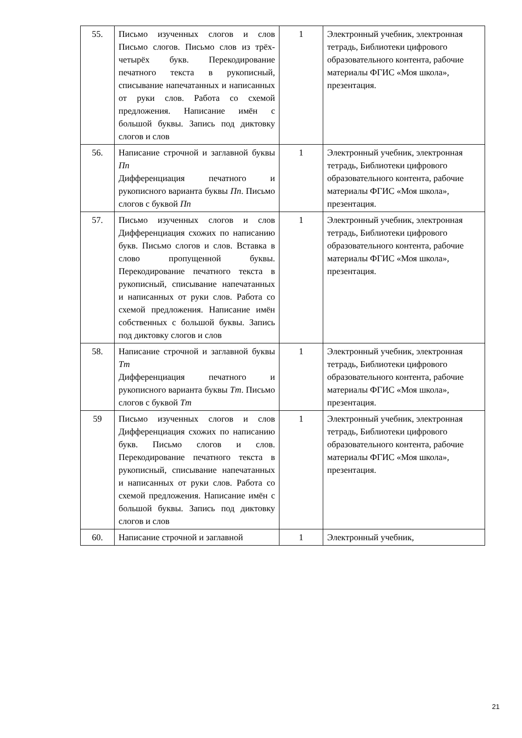| 55. | Письмо изученных слогов и слов Письмо слогов. Письмо слов из трёх-четырёх букв. Перекодирование печатного текста в рукописный, списывание напечатанных и написанных от руки слов. Работа со схемой предложения. Написание имён с большой буквы. Запись под диктовку слогов и слов | 1 | Электронный учебник, электронная тетрадь, Библиотеки цифрового образовательного контента, рабочие материалы ФГИС «Моя школа», презентация. |
| 56. | Написание строчной и заглавной буквы Пп Дифференциация печатного и рукописного варианта буквы Пп . Письмо слогов с буквой Пп | 1 | Электронный учебник, электронная тетрадь, Библиотеки цифрового образовательного контента, рабочие материалы ФГИС «Моя школа», презентация. |
| 57. | Письмо изученных слогов и слов Дифференциация схожих по написанию букв. Письмо слогов и слов. Вставка в слово пропущенной буквы. Перекодирование печатного текста в рукописный, списывание напечатанных и написанных от руки слов. Работа со схемой предложения. Написание имён собственных с большой буквы. Запись под диктовку слогов и слов | 1 | Электронный учебник, электронная тетрадь, Библиотеки цифрового образовательного контента, рабочие материалы ФГИС «Моя школа», презентация. |
| 58. | Написание строчной и заглавной буквы Тт Дифференциация печатного и рукописного варианта буквы Тт . Письмо слогов с буквой Тт | 1 | Электронный учебник, электронная тетрадь, Библиотеки цифрового образовательного контента, рабочие материалы ФГИС «Моя школа», презентация. |
| 59 | Письмо изученных слогов и слов Дифференциация схожих по написанию букв. Письмо слогов и слов. Перекодирование печатного текста в рукописный, списывание напечатанных и написанных от руки слов. Работа со схемой предложения. Написание имён с большой буквы. Запись под диктовку слогов и слов | 1 | Электронный учебник, электронная тетрадь, Библиотеки цифрового образовательного контента, рабочие материалы ФГИС «Моя школа», презентация. |
| 60. | Написание строчной и заглавной | 1 | Электронный учебник, |
21